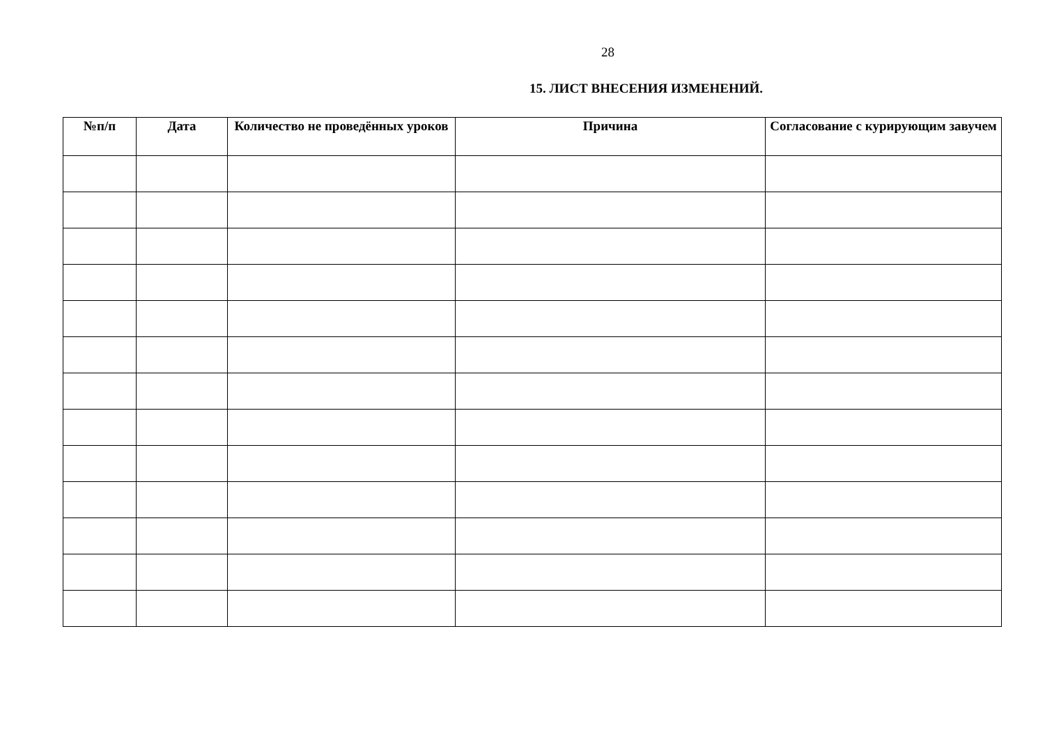28
15. ЛИСТ ВНЕСЕНИЯ ИЗМЕНЕНИЙ.
| №п/п | Дата | Количество не проведённых уроков | Причина | Согласование с курирующим завучем |
| --- | --- | --- | --- | --- |